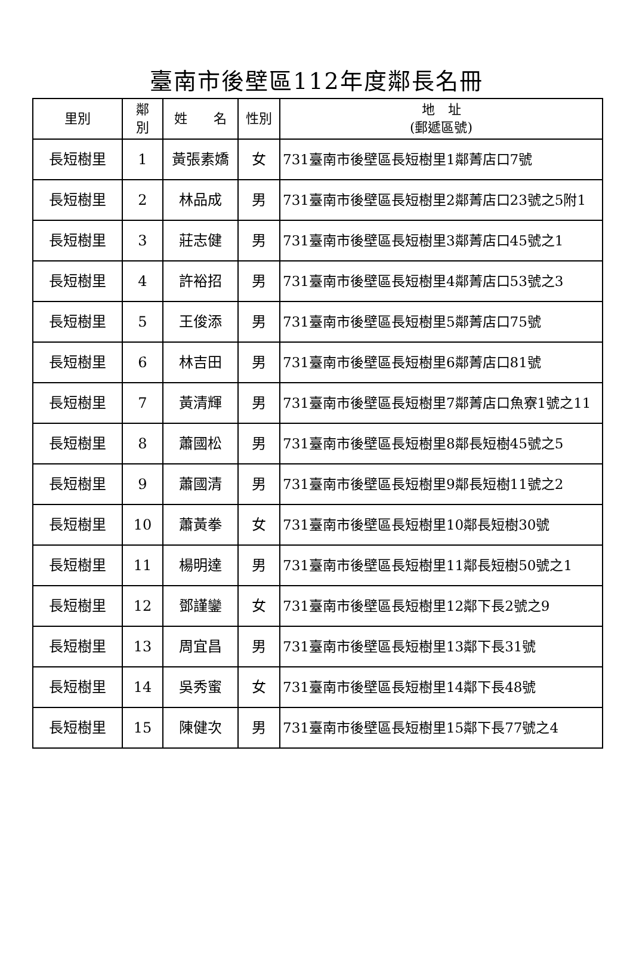臺南市後壁區112年度鄰長名冊
| 里別 | 鄰 別 | 姓 名 | 性別 | 地 址 (郵遞區號) |
| --- | --- | --- | --- | --- |
| 長短樹里 | 1 | 黃張素嬌 | 女 | 731臺南市後壁區長短樹里1鄰菁店口7號 |
| 長短樹里 | 2 | 林品成 | 男 | 731臺南市後壁區長短樹里2鄰菁店口23號之5附1 |
| 長短樹里 | 3 | 莊志健 | 男 | 731臺南市後壁區長短樹里3鄰菁店口45號之1 |
| 長短樹里 | 4 | 許裕招 | 男 | 731臺南市後壁區長短樹里4鄰菁店口53號之3 |
| 長短樹里 | 5 | 王俊添 | 男 | 731臺南市後壁區長短樹里5鄰菁店口75號 |
| 長短樹里 | 6 | 林吉田 | 男 | 731臺南市後壁區長短樹里6鄰菁店口81號 |
| 長短樹里 | 7 | 黃清輝 | 男 | 731臺南市後壁區長短樹里7鄰菁店口魚寮1號之11 |
| 長短樹里 | 8 | 蕭國松 | 男 | 731臺南市後壁區長短樹里8鄰長短樹45號之5 |
| 長短樹里 | 9 | 蕭國清 | 男 | 731臺南市後壁區長短樹里9鄰長短樹11號之2 |
| 長短樹里 | 10 | 蕭黃拳 | 女 | 731臺南市後壁區長短樹里10鄰長短樹30號 |
| 長短樹里 | 11 | 楊明達 | 男 | 731臺南市後壁區長短樹里11鄰長短樹50號之1 |
| 長短樹里 | 12 | 鄧謹鑾 | 女 | 731臺南市後壁區長短樹里12鄰下長2號之9 |
| 長短樹里 | 13 | 周宜昌 | 男 | 731臺南市後壁區長短樹里13鄰下長31號 |
| 長短樹里 | 14 | 吳秀蜜 | 女 | 731臺南市後壁區長短樹里14鄰下長48號 |
| 長短樹里 | 15 | 陳健次 | 男 | 731臺南市後壁區長短樹里15鄰下長77號之4 |